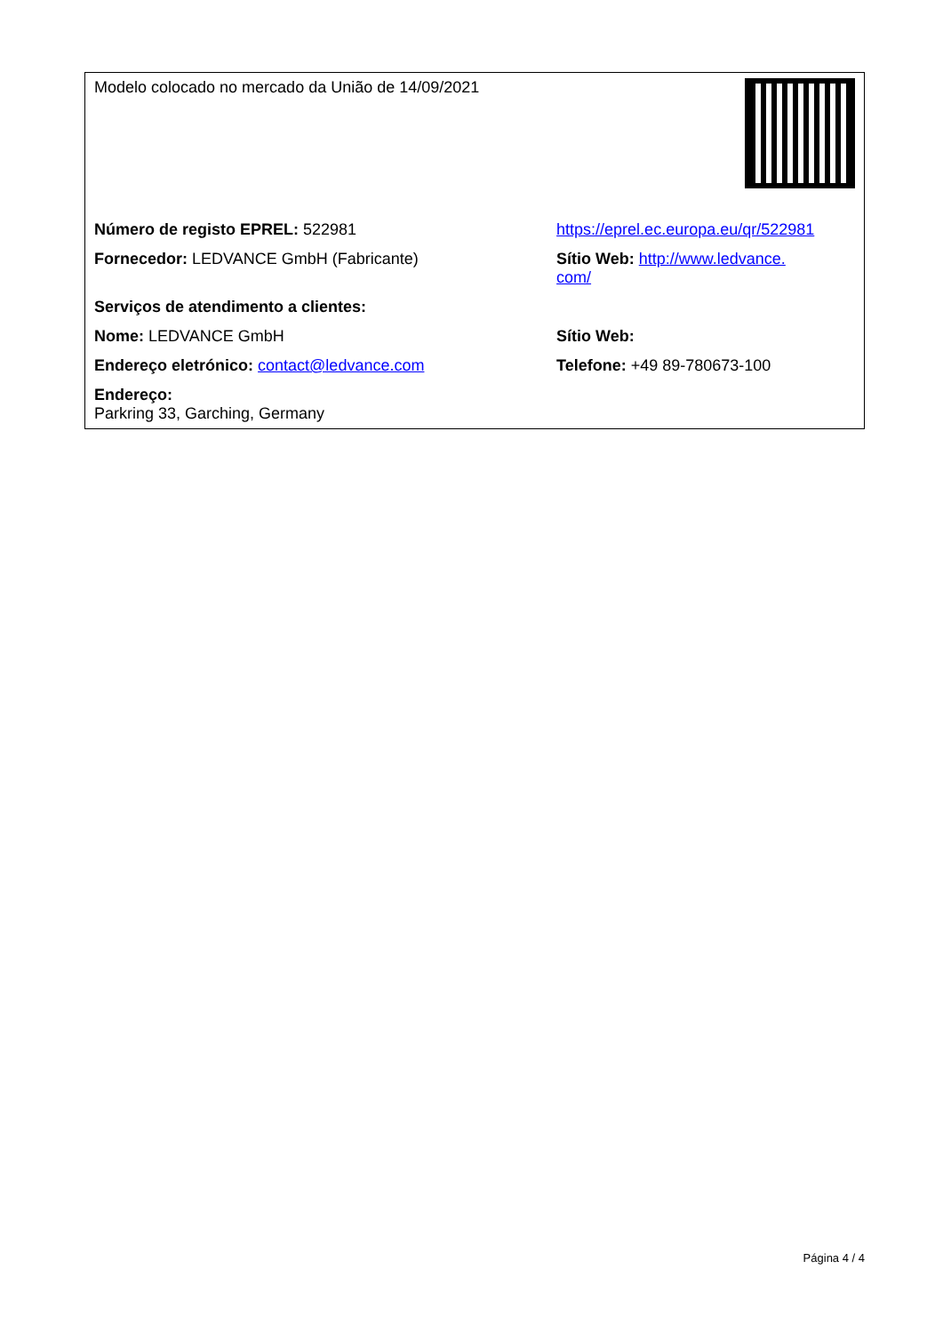| Modelo colocado no mercado da União de 14/09/2021 | |
| Número de registo EPREL: 522981 | https://eprel.ec.europa.eu/qr/522981 |
| Fornecedor: LEDVANCE GmbH (Fabricante) | Sítio Web: http://www.ledvance. com/ |
| Serviços de atendimento a clientes: | |
| Nome: LEDVANCE GmbH | Sítio Web: |
| Endereço eletrónico: contact@ledvance.com | Telefone: +49 89-780673-100 |
| Endereço: Parkring 33, Garching, Germany | |
Página 4 / 4